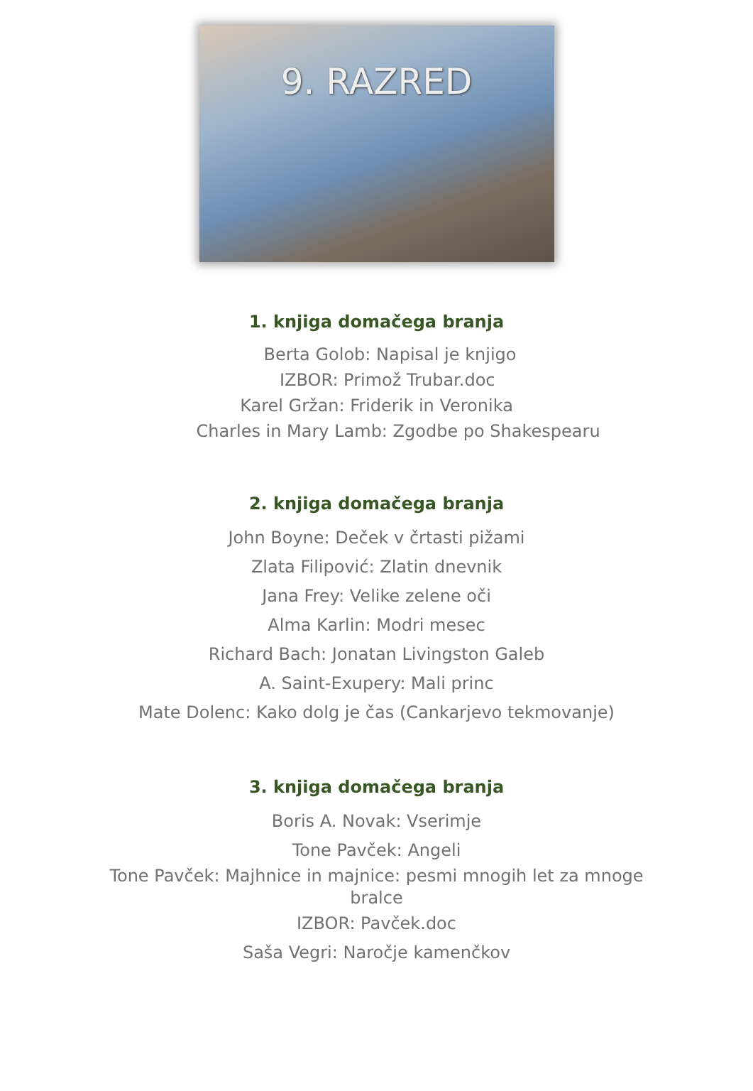9. RAZRED
1. knjiga domačega branja
Berta Golob: Napisal je knjigo
IZBOR: Primož Trubar.doc
Karel Gržan: Friderik in Veronika
Charles in Mary Lamb: Zgodbe po Shakespearu
2. knjiga domačega branja
John Boyne: Deček v črtasti pižami
Zlata Filipović: Zlatin dnevnik
Jana Frey: Velike zelene oči
Alma Karlin: Modri mesec
Richard Bach: Jonatan Livingston Galeb
A. Saint-Exupery: Mali princ
Mate Dolenc: Kako dolg je čas (Cankarjevo tekmovanje)
3. knjiga domačega branja
Boris A. Novak: Vserimje
Tone Pavček: Angeli
Tone Pavček: Majhnice in majnice: pesmi mnogih let za mnoge bralce
IZBOR: Pavček.doc
Saša Vegri: Naročje kamenčkov